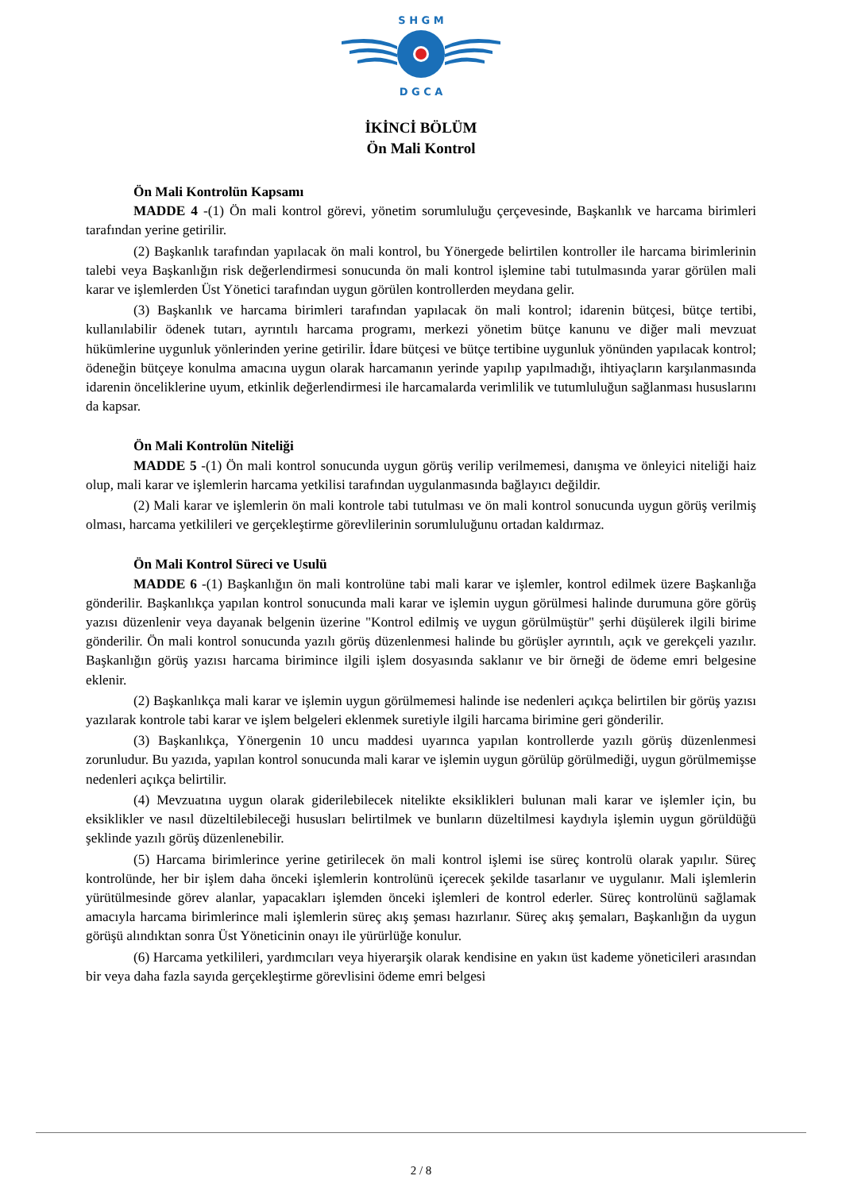S H G M
D G C A
İKİNCİ BÖLÜM
Ön Mali Kontrol
Ön Mali Kontrolün Kapsamı
MADDE 4 -(1) Ön mali kontrol görevi, yönetim sorumluluğu çerçevesinde, Başkanlık ve harcama birimleri tarafından yerine getirilir.
(2) Başkanlık tarafından yapılacak ön mali kontrol, bu Yönergede belirtilen kontroller ile harcama birimlerinin talebi veya Başkanlığın risk değerlendirmesi sonucunda ön mali kontrol işlemine tabi tutulmasında yarar görülen mali karar ve işlemlerden Üst Yönetici tarafından uygun görülen kontrollerden meydana gelir.
(3) Başkanlık ve harcama birimleri tarafından yapılacak ön mali kontrol; idarenin bütçesi, bütçe tertibi, kullanılabilir ödenek tutarı, ayrıntılı harcama programı, merkezi yönetim bütçe kanunu ve diğer mali mevzuat hükümlerine uygunluk yönlerinden yerine getirilir. İdare bütçesi ve bütçe tertibine uygunluk yönünden yapılacak kontrol; ödeneğin bütçeye konulma amacına uygun olarak harcamanın yerinde yapılıp yapılmadığı, ihtiyaçların karşılanmasında idarenin önceliklerine uyum, etkinlik değerlendirmesi ile harcamalarda verimlilik ve tutumluluğun sağlanması hususlarını da kapsar.
Ön Mali Kontrolün Niteliği
MADDE 5 -(1) Ön mali kontrol sonucunda uygun görüş verilip verilmemesi, danışma ve önleyici niteliği haiz olup, mali karar ve işlemlerin harcama yetkilisi tarafından uygulanmasında bağlayıcı değildir.
(2) Mali karar ve işlemlerin ön mali kontrole tabi tutulması ve ön mali kontrol sonucunda uygun görüş verilmiş olması, harcama yetkilileri ve gerçekleştirme görevlilerinin sorumluluğunu ortadan kaldırmaz.
Ön Mali Kontrol Süreci ve Usulü
MADDE 6 -(1) Başkanlığın ön mali kontrolüne tabi mali karar ve işlemler, kontrol edilmek üzere Başkanlığa gönderilir. Başkanlıkça yapılan kontrol sonucunda mali karar ve işlemin uygun görülmesi halinde durumuna göre görüş yazısı düzenlenir veya dayanak belgenin üzerine "Kontrol edilmiş ve uygun görülmüştür" şerhi düşülerek ilgili birime gönderilir. Ön mali kontrol sonucunda yazılı görüş düzenlenmesi halinde bu görüşler ayrıntılı, açık ve gerekçeli yazılır. Başkanlığın görüş yazısı harcama birimince ilgili işlem dosyasında saklanır ve bir örneği de ödeme emri belgesine eklenir.
(2) Başkanlıkça mali karar ve işlemin uygun görülmemesi halinde ise nedenleri açıkça belirtilen bir görüş yazısı yazılarak kontrole tabi karar ve işlem belgeleri eklenmek suretiyle ilgili harcama birimine geri gönderilir.
(3) Başkanlıkça, Yönergenin 10 uncu maddesi uyarınca yapılan kontrollerde yazılı görüş düzenlenmesi zorunludur. Bu yazıda, yapılan kontrol sonucunda mali karar ve işlemin uygun görülüp görülmediği, uygun görülmemişse nedenleri açıkça belirtilir.
(4) Mevzuatına uygun olarak giderilebilecek nitelikte eksiklikleri bulunan mali karar ve işlemler için, bu eksiklikler ve nasıl düzeltilebileceği hususları belirtilmek ve bunların düzeltilmesi kaydıyla işlemin uygun görüldüğü şeklinde yazılı görüş düzenlenebilir.
(5) Harcama birimlerince yerine getirilecek ön mali kontrol işlemi ise süreç kontrolü olarak yapılır. Süreç kontrolünde, her bir işlem daha önceki işlemlerin kontrolünü içerecek şekilde tasarlanır ve uygulanır. Mali işlemlerin yürütülmesinde görev alanlar, yapacakları işlemden önceki işlemleri de kontrol ederler. Süreç kontrolünü sağlamak amacıyla harcama birimlerince mali işlemlerin süreç akış şeması hazırlanır. Süreç akış şemaları, Başkanlığın da uygun görüşü alındıktan sonra Üst Yöneticinin onayı ile yürürlüğe konulur.
(6) Harcama yetkilileri, yardımcıları veya hiyerarşik olarak kendisine en yakın üst kademe yöneticileri arasından bir veya daha fazla sayıda gerçekleştirme görevlisini ödeme emri belgesi
2 / 8